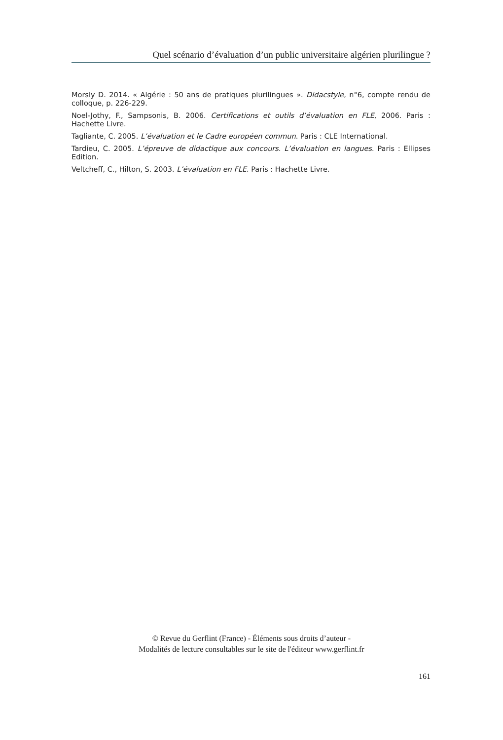Quel scénario d’évaluation d’un public universitaire algérien plurilingue ?
Morsly D. 2014. « Algérie : 50 ans de pratiques plurilingues ». Didacstyle, n°6, compte rendu de colloque, p. 226-229.
Noel-Jothy, F., Sampsonis, B. 2006. Certifications et outils d’évaluation en FLE, 2006. Paris : Hachette Livre.
Tagliante, C. 2005. L’évaluation et le Cadre européen commun. Paris : CLE International.
Tardieu, C. 2005. L’épreuve de didactique aux concours. L’évaluation en langues. Paris : Ellipses Edition.
Veltcheff, C., Hilton, S. 2003. L’évaluation en FLE. Paris : Hachette Livre.
© Revue du Gerflint (France) - Éléments sous droits d’auteur -
Modalités de lecture consultables sur le site de l'éditeur www.gerflint.fr
161